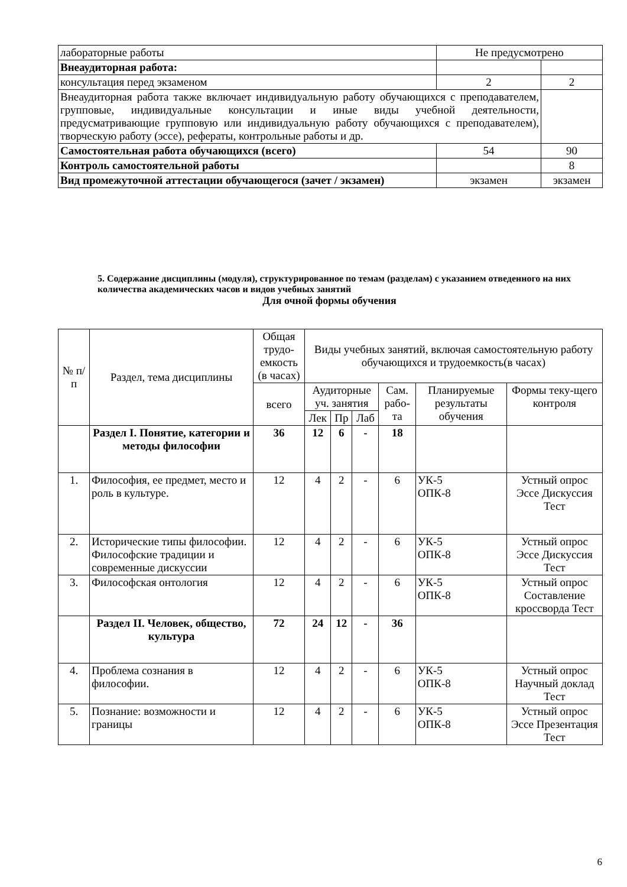| лабораторные работы | Не предусмотрено | |
| Внеаудиторная работа: | | |
| консультация перед экзаменом | 2 | 2 |
| Внеаудиторная работа также включает индивидуальную работу обучающихся с преподавателем, групповые, индивидуальные консультации и иные виды учебной деятельности, предусматривающие групповую или индивидуальную работу обучающихся с преподавателем), творческую работу (эссе), рефераты, контрольные работы и др. | | |
| Самостоятельная работа обучающихся (всего) | 54 | 90 |
| Контроль самостоятельной работы | | 8 |
| Вид промежуточной аттестации обучающегося (зачет / экзамен) | экзамен | экзамен |
5. Содержание дисциплины (модуля), структурированное по темам (разделам) с указанием отведенного на них количества академических часов и видов учебных занятий
Для очной формы обучения
| № п/п | Раздел, тема дисциплины | Общая трудо-емкость (в часах) | Виды учебных занятий, включая самостоятельную работу обучающихся и трудоемкость(в часах) | | | | | |
| --- | --- | --- | --- | --- | --- | --- | --- | --- |
| | | всего | Аудиторные уч. занятия | | | Сам. рабо-та | Планируемые результаты обучения | Формы теку-щего контроля |
| | | | Лек | Пр | Лаб | | | |
| | Раздел I. Понятие, категории и методы философии | 36 | 12 | 6 | - | 18 | | |
| 1. | Философия, ее предмет, место и роль в культуре. | 12 | 4 | 2 | - | 6 | УК-5 ОПК-8 | Устный опрос Эссе Дискуссия Тест |
| 2. | Исторические типы философии. Философские традиции и современные дискуссии | 12 | 4 | 2 | - | 6 | УК-5 ОПК-8 | Устный опрос Эссе Дискуссия Тест |
| 3. | Философская онтология | 12 | 4 | 2 | - | 6 | УК-5 ОПК-8 | Устный опрос Составление кроссворда Тест |
| | Раздел II. Человек, общество, культура | 72 | 24 | 12 | - | 36 | | |
| 4. | Проблема сознания в философии. | 12 | 4 | 2 | - | 6 | УК-5 ОПК-8 | Устный опрос Научный доклад Тест |
| 5. | Познание: возможности и границы | 12 | 4 | 2 | - | 6 | УК-5 ОПК-8 | Устный опрос Эссе Презентация Тест |
6